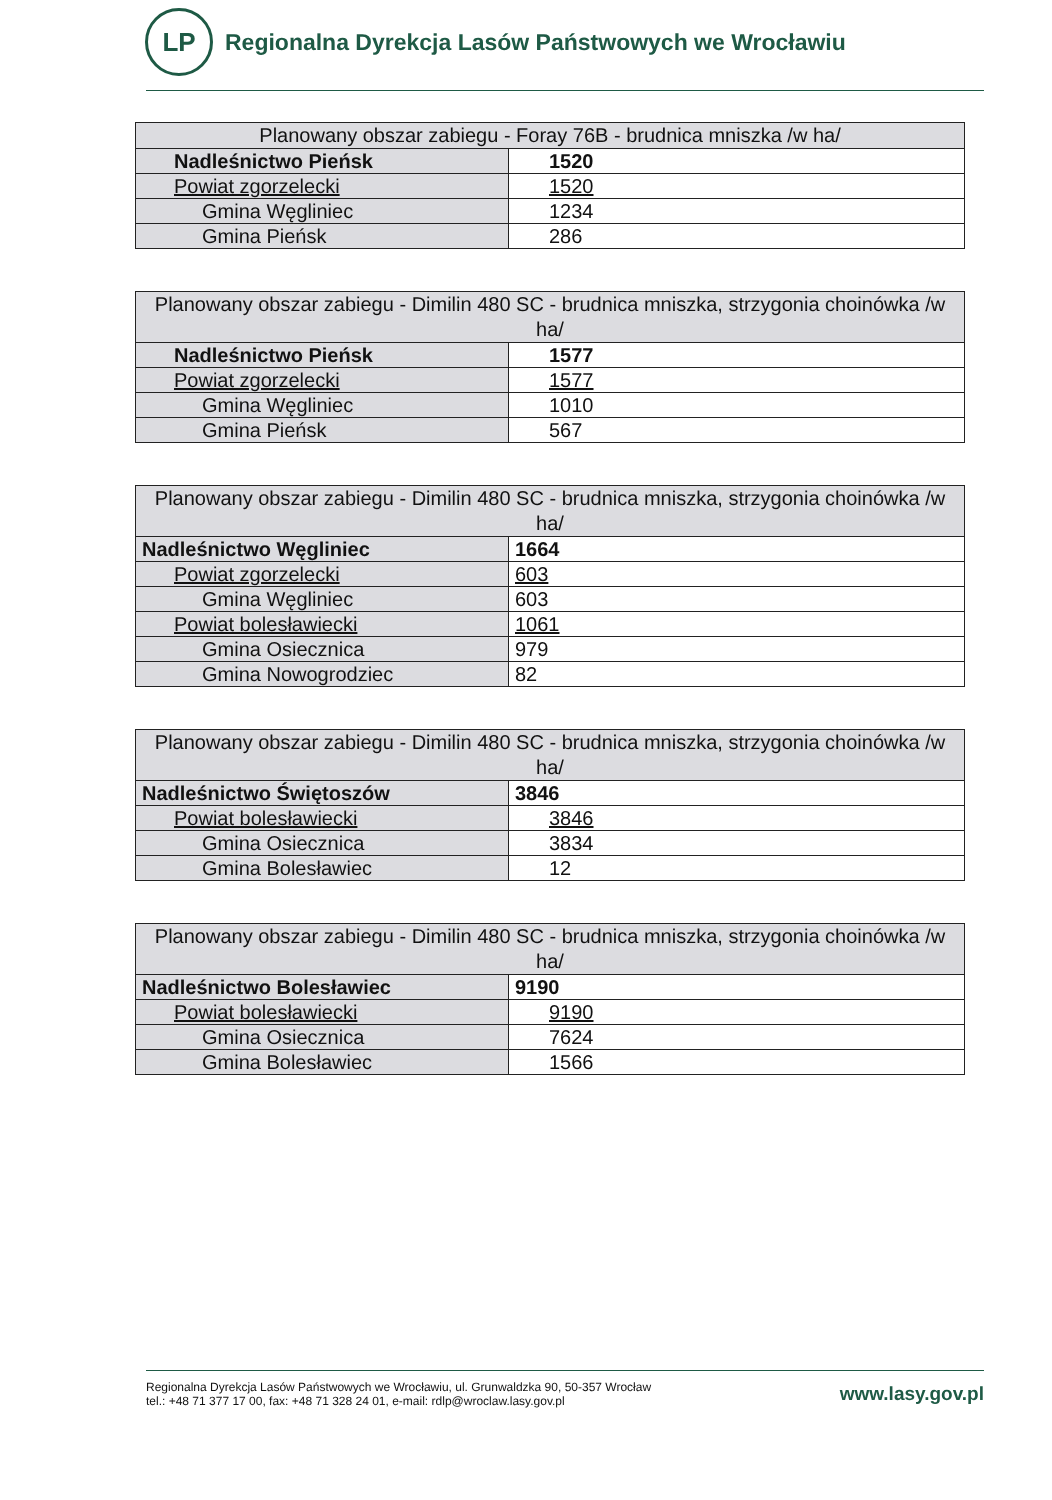LP
Regionalna Dyrekcja Lasów Państwowych we Wrocławiu
| Planowany obszar zabiegu - Foray 76B - brudnica mniszka /w ha/ | |
| --- | --- |
| Nadleśnictwo Pieńsk | 1520 |
| Powiat zgorzelecki | 1520 |
| Gmina Węgliniec | 1234 |
| Gmina Pieńsk | 286 |
| Planowany obszar zabiegu - Dimilin 480 SC - brudnica mniszka, strzygonia choinówka /w ha/ | |
| --- | --- |
| Nadleśnictwo Pieńsk | 1577 |
| Powiat zgorzelecki | 1577 |
| Gmina Węgliniec | 1010 |
| Gmina Pieńsk | 567 |
| Planowany obszar zabiegu - Dimilin 480 SC - brudnica mniszka, strzygonia choinówka /w ha/ | |
| --- | --- |
| Nadleśnictwo Węgliniec | 1664 |
| Powiat zgorzelecki | 603 |
| Gmina Węgliniec | 603 |
| Powiat bolesławiecki | 1061 |
| Gmina Osiecznica | 979 |
| Gmina Nowogrodziec | 82 |
| Planowany obszar zabiegu - Dimilin 480 SC - brudnica mniszka, strzygonia choinówka /w ha/ | |
| --- | --- |
| Nadleśnictwo Świętoszów | 3846 |
| Powiat bolesławiecki | 3846 |
| Gmina Osiecznica | 3834 |
| Gmina Bolesławiec | 12 |
| Planowany obszar zabiegu - Dimilin 480 SC - brudnica mniszka, strzygonia choinówka /w ha/ | |
| --- | --- |
| Nadleśnictwo Bolesławiec | 9190 |
| Powiat bolesławiecki | 9190 |
| Gmina Osiecznica | 7624 |
| Gmina Bolesławiec | 1566 |
Regionalna Dyrekcja Lasów Państwowych we Wrocławiu, ul. Grunwaldzka 90, 50-357 Wrocław
tel.: +48 71 377 17 00, fax: +48 71 328 24 01, e-mail: rdlp@wroclaw.lasy.gov.pl
www.lasy.gov.pl